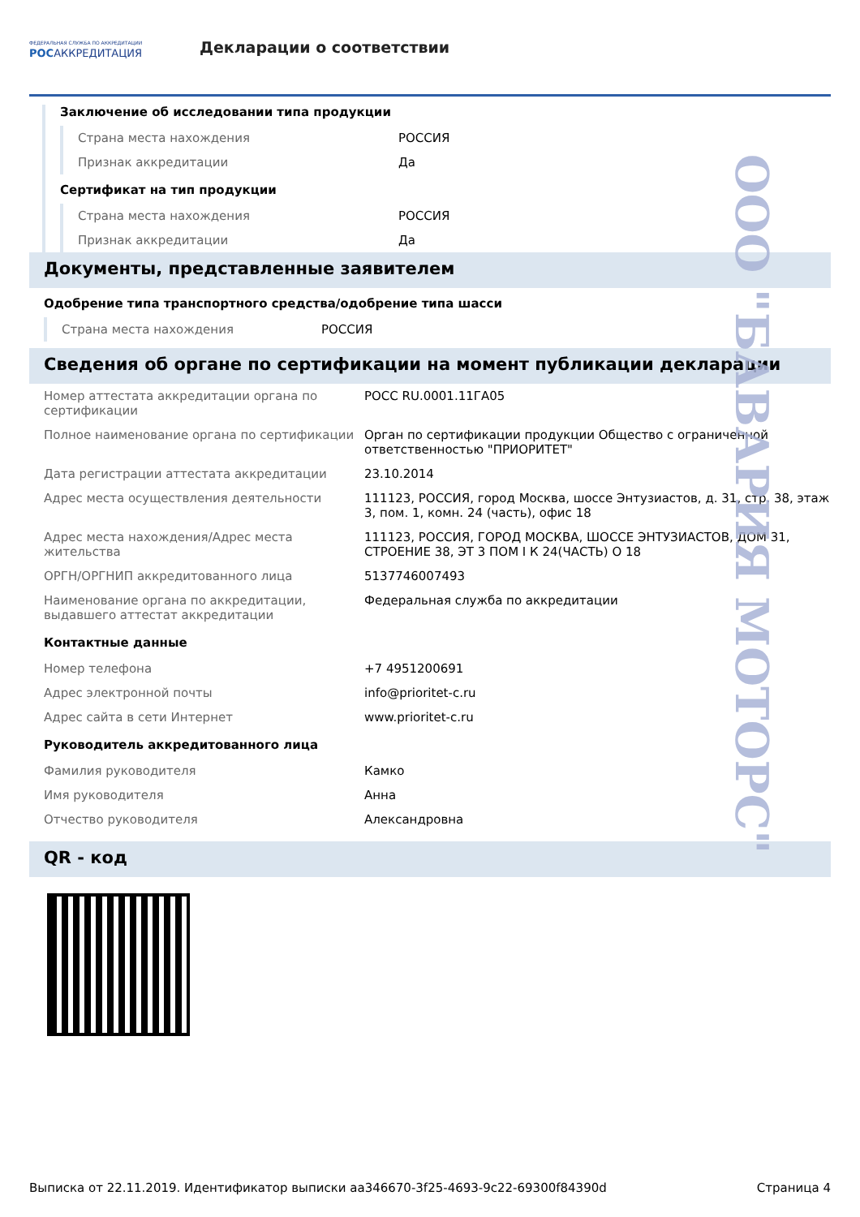ФЕДЕРАЛЬНАЯ СЛУЖБА ПО АККРЕДИТАЦИИ
РОСАККРЕДИТАЦИЯ
Декларации о соответствии
Заключение об исследовании типа продукции
| Страна места нахождения | РОССИЯ |
| Признак аккредитации | Да |
Сертификат на тип продукции
| Страна места нахождения | РОССИЯ |
| Признак аккредитации | Да |
Документы, представленные заявителем
Одобрение типа транспортного средства/одобрение типа шасси
| Страна места нахождения | РОССИЯ |
Сведения об органе по сертификации на момент публикации декларации
| Номер аттестата аккредитации органа по сертификации | РОСС RU.0001.11ГА05 |
| Полное наименование органа по сертификации | Орган по сертификации продукции Общество с ограниченной ответственностью "ПРИОРИТЕТ" |
| Дата регистрации аттестата аккредитации | 23.10.2014 |
| Адрес места осуществления деятельности | 111123, РОССИЯ, город Москва, шоссе Энтузиастов, д. 31, стр. 38, этаж 3, пом. 1, комн. 24 (часть), офис 18 |
| Адрес места нахождения/Адрес места жительства | 111123, РОССИЯ, ГОРОД МОСКВА, ШОССЕ ЭНТУЗИАСТОВ, ДОМ 31, СТРОЕНИЕ 38, ЭТ 3 ПОМ I К 24(ЧАСТЬ) О 18 |
| ОРГН/ОРГНИП аккредитованного лица | 5137746007493 |
| Наименование органа по аккредитации, выдавшего аттестат аккредитации | Федеральная служба по аккредитации |
Контактные данные
| Номер телефона | +7 4951200691 |
| Адрес электронной почты | info@prioritet-c.ru |
| Адрес сайта в сети Интернет | www.prioritet-c.ru |
Руководитель аккредитованного лица
| Фамилия руководителя | Камко |
| Имя руководителя | Анна |
| Отчество руководителя | Александровна |
QR - код
ООО "БАВАРИЯ МОТОРС"
Выписка от 22.11.2019. Идентификатор выписки aa346670-3f25-4693-9c22-69300f84390d Страница 4